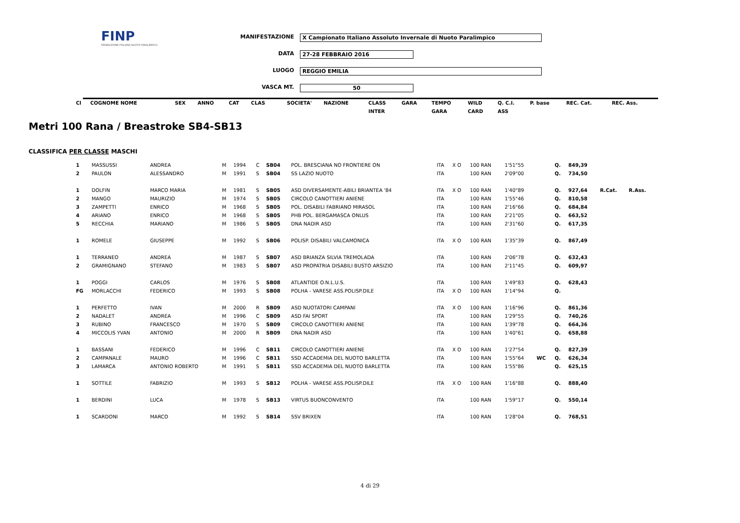FINP
FEDERAZIONE ITALIANA NUOTO PARALIMPICO
| MANIFESTAZIONE | X Campionato Italiano Assoluto Invernale di Nuoto Paralimpico |
| DATA | 27-28 FEBBRAIO 2016 |
| LUOGO | REGGIO EMILIA |
| VASCA MT. | 50 |
| Cl | COGNOME NOME | | SEX | ANNO | CAT | CLAS | SOCIETA' | NAZIONE | CLASS | GARA | TEMPO | WILD | Q. C.I. | P. base | REC. Cat. | REC. Ass. |
| --- | --- | --- | --- | --- | --- | --- | --- | --- | --- | --- | --- | --- | --- | --- | --- | --- |
| | | | | | | | | | INTER | | GARA | CARD | ASS | | | |
Metri 100 Rana / Breastroke SB4-SB13
CLASSIFICA PER CLASSE MASCHI
| 1 | MASSUSSI | ANDREA | M | 1994 | C | SB04 | POL. BRESCIANA NO FRONTIERE ON | ITA | X O | 100 RAN | 1'51"55 | | Q. | 849,39 | | |
| 2 | PAULON | ALESSANDRO | M | 1991 | S | SB04 | SS LAZIO NUOTO | ITA | | 100 RAN | 2'09"00 | | Q. | 734,50 | | |
| 1 | DOLFIN | MARCO MARIA | M | 1981 | S | SB05 | ASD DIVERSAMENTE-ABILI BRIANTEA '84 | ITA | X O | 100 RAN | 1'40"89 | | Q. | 927,64 | R.Cat. | R.Ass. |
| 2 | MANGO | MAURIZIO | M | 1974 | S | SB05 | CIRCOLO CANOTTIERI ANIENE | ITA | | 100 RAN | 1'55"46 | | Q. | 810,58 | | |
| 3 | ZAMPETTI | ENRICO | M | 1968 | S | SB05 | POL. DISABILI FABRIANO MIRASOL | ITA | | 100 RAN | 2'16"66 | | Q. | 684,84 | | |
| 4 | ARIANO | ENRICO | M | 1968 | S | SB05 | PHB POL. BERGAMASCA ONLUS | ITA | | 100 RAN | 2'21"05 | | Q. | 663,52 | | |
| 5 | RECCHIA | MARIANO | M | 1986 | S | SB05 | DNA NADIR ASD | ITA | | 100 RAN | 2'31"60 | | Q. | 617,35 | | |
| 1 | ROMELE | GIUSEPPE | M | 1992 | S | SB06 | POLISP. DISABILI VALCAMONICA | ITA | X O | 100 RAN | 1'35"39 | | Q. | 867,49 | | |
| 1 | TERRANEO | ANDREA | M | 1987 | S | SB07 | ASD BRIANZA SILVIA TREMOLADA | ITA | | 100 RAN | 2'06"78 | | Q. | 632,43 | | |
| 2 | GRAMIGNANO | STEFANO | M | 1983 | S | SB07 | ASD PROPATRIA DISABILI BUSTO ARSIZIO | ITA | | 100 RAN | 2'11"45 | | Q. | 609,97 | | |
| 1 | POGGI | CARLOS | M | 1976 | S | SB08 | ATLANTIDE O.N.L.U.S. | ITA | | 100 RAN | 1'49"83 | | Q. | 628,43 | | |
| FG | MORLACCHI | FEDERICO | M | 1993 | S | SB08 | POLHA - VARESE ASS.POLISP.DILE | ITA | X O | 100 RAN | 1'14"94 | | Q. | | | |
| 1 | PERFETTO | IVAN | M | 2000 | R | SB09 | ASD NUOTATORI CAMPANI | ITA | X O | 100 RAN | 1'16"96 | | Q. | 861,36 | | |
| 2 | NADALET | ANDREA | M | 1996 | C | SB09 | ASD FAI SPORT | ITA | | 100 RAN | 1'29"55 | | Q. | 740,26 | | |
| 3 | RUBINO | FRANCESCO | M | 1970 | S | SB09 | CIRCOLO CANOTTIERI ANIENE | ITA | | 100 RAN | 1'39"78 | | Q. | 664,36 | | |
| 4 | MICCOLIS YVAN | ANTONIO | M | 2000 | R | SB09 | DNA NADIR ASD | ITA | | 100 RAN | 1'40"61 | | Q. | 658,88 | | |
| 1 | BASSANI | FEDERICO | M | 1996 | C | SB11 | CIRCOLO CANOTTIERI ANIENE | ITA | X O | 100 RAN | 1'27"54 | | Q. | 827,39 | | |
| 2 | CAMPANALE | MAURO | M | 1996 | C | SB11 | SSD ACCADEMIA DEL NUOTO BARLETTA | ITA | | 100 RAN | 1'55"64 | WC | Q. | 626,34 | | |
| 3 | LAMARCA | ANTONIO ROBERTO | M | 1991 | S | SB11 | SSD ACCADEMIA DEL NUOTO BARLETTA | ITA | | 100 RAN | 1'55"86 | | Q. | 625,15 | | |
| 1 | SOTTILE | FABRIZIO | M | 1993 | S | SB12 | POLHA - VARESE ASS.POLISP.DILE | ITA | X O | 100 RAN | 1'16"88 | | Q. | 888,40 | | |
| 1 | BERDINI | LUCA | M | 1978 | S | SB13 | VIRTUS BUONCONVENTO | ITA | | 100 RAN | 1'59"17 | | Q. | 550,14 | | |
| 1 | SCARDONI | MARCO | M | 1992 | S | SB14 | SSV BRIXEN | ITA | | 100 RAN | 1'28"04 | | Q. | 768,51 | | |
4 di 29